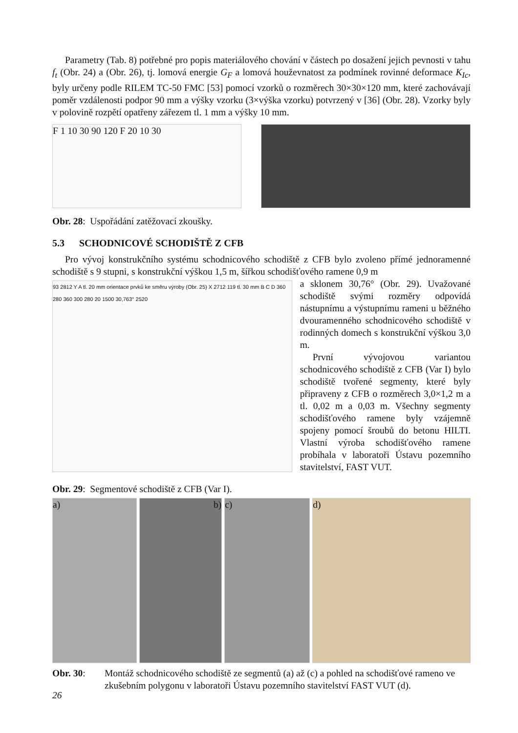Parametry (Tab. 8) potřebné pro popis materiálového chování v částech po dosažení jejich pevnosti v tahu f<sub>t</sub> (Obr. 24) a (Obr. 26), tj. lomová energie G<sub>F</sub> a lomová houževnatost za podmínek rovinné deformace K<sub>Ic</sub>, byly určeny podle RILEM TC-50 FMC [53] pomocí vzorků o rozměrech 30×30×120 mm, které zachovávají poměr vzdálenosti podpor 90 mm a výšky vzorku (3×výška vzorku) potvrzený v [36] (Obr. 28). Vzorky byly v polovině rozpětí opatřeny zářezem tl. 1 mm a výšky 10 mm.
F 1 10 30 90 120 F 20 10 30
Obr. 28: Uspořádání zatěžovací zkoušky.
5.3 SCHODNICOVÉ SCHODIŠTĚ Z CFB
Pro vývoj konstrukčního systému schodnicového schodiště z CFB bylo zvoleno přímé jednoramenné schodiště s 9 stupni, s konstrukční výškou 1,5 m, šířkou schodišťového ramene 0,9 m
93 2812 Y A tl. 20 mm orientace prvků ke směru výroby (Obr. 25) X 2712 119 tl. 30 mm B C D 360 280 360 300 280 20 1500 30,763° 2520
Obr. 29: Segmentové schodiště z CFB (Var I).
a sklonem 30,76° (Obr. 29). Uvažované schodiště svými rozměry odpovídá nástupnímu a výstupnímu rameni u běžného dvouramenného schodnicového schodiště v rodinných domech s konstrukční výškou 3,0 m.
První vývojovou variantou schodnicového schodiště z CFB (Var I) bylo schodiště tvořené segmenty, které byly připraveny z CFB o rozměrech 3,0×1,2 m a tl. 0,02 m a 0,03 m. Všechny segmenty schodišťového ramene byly vzájemně spojeny pomocí šroubů do betonu HILTI. Vlastní výroba schodišťového ramene probíhala v laboratoři Ústavu pozemního stavitelství, FAST VUT.
a) b) c) d)
Obr. 30: Montáž schodnicového schodiště ze segmentů (a) až (c) a pohled na schodišťové rameno ve zkušebním polygonu v laboratoři Ústavu pozemního stavitelství FAST VUT (d).
26